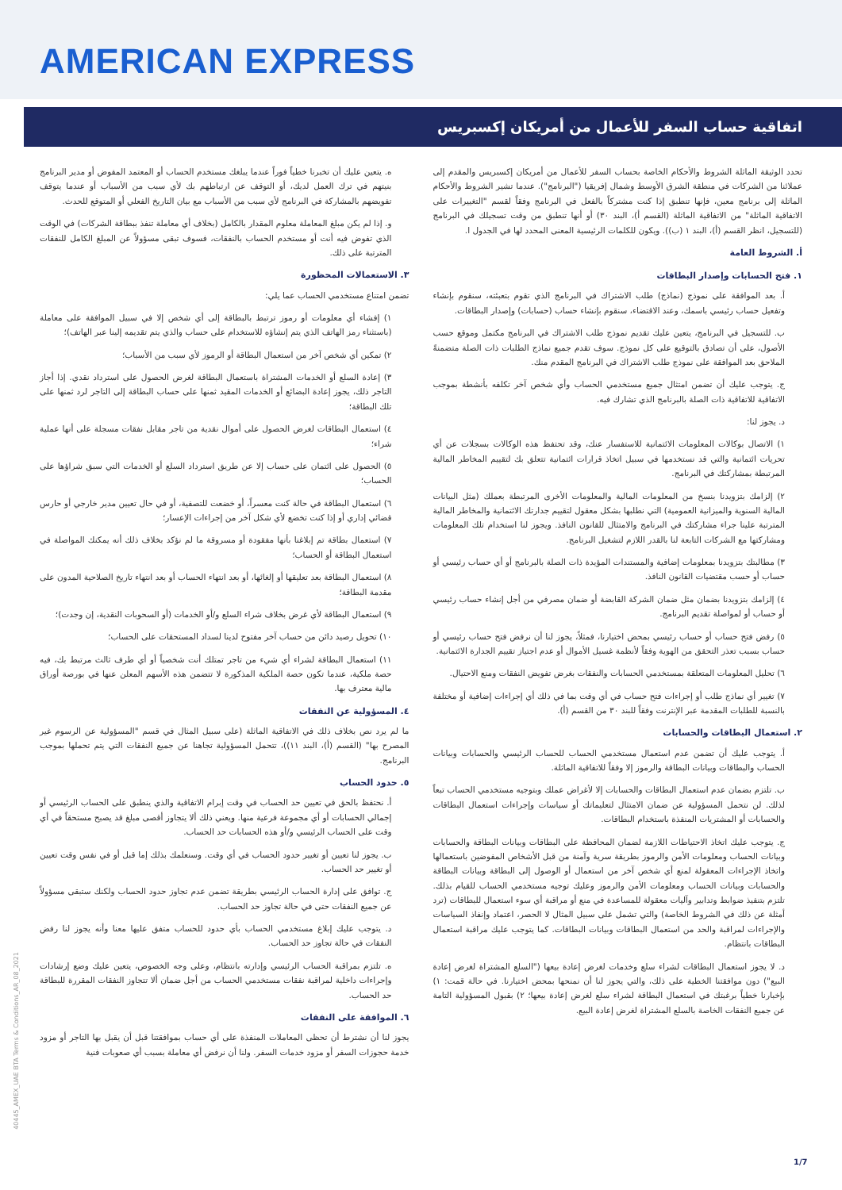AMERICAN EXPRESS
اتفاقية حساب السفر للأعمال من أمريكان إكسبريس
تحدد الوثيقة الماثلة الشروط والأحكام الخاصة بحساب السفر للأعمال من أمريكان إكسبريس والمقدم إلى عملائنا من الشركات في منطقة الشرق الأوسط وشمال إفريقيا ("البرنامج"). عندما تشير الشروط والأحكام الماثلة إلى برنامج معين، فإنها تنطبق إذا كنت مشتركاً بالفعل في البرنامج وفقاً لقسم "التغييرات على الاتفاقية الماثلة" من الاتفاقية الماثلة (القسم أ)، البند ٣٠) أو أنها تنطبق من وقت تسجيلك في البرنامج (للتسجيل، انظر القسم (أ)، البند ١ (ب)). ويكون للكلمات الرئيسية المعنى المحدد لها في الجدول ا.
أ. الشروط العامة
١. فتح الحسابات وإصدار البطاقات
أ. بعد الموافقة على نموذج (نماذج) طلب الاشتراك في البرنامج الذي تقوم بتعبئته، سنقوم بإنشاء وتفعيل حساب رئيسي باسمك، وعند الاقتضاء، سنقوم بإنشاء حساب (حسابات) وإصدار البطاقات.
ب. للتسجيل في البرنامج، يتعين عليك تقديم نموذج طلب الاشتراك في البرنامج مكتمل وموقع حسب الأصول، على أن تصادق بالتوقيع على كل نموذج. سوف تقدم جميع نماذج الطلبات ذات الصلة متضمنةً الملاحق بعد الموافقة على نموذج طلب الاشتراك في البرنامج المقدم منك.
ج. يتوجب عليك أن تضمن امتثال جميع مستخدمي الحساب وأي شخص آخر تكلفه بأنشطة بموجب الاتفاقية للاتفاقية ذات الصلة بالبرنامج الذي تشارك فيه.
د. يجوز لنا:
١) الاتصال بوكالات المعلومات الائتمانية للاستفسار عنك، وقد تحتفظ هذه الوكالات بسجلات عن أي تحريات ائتمانية والتي قد نستخدمها في سبيل اتخاذ قرارات ائتمانية تتعلق بك لتقييم المخاطر المالية المرتبطة بمشاركتك في البرنامج.
٢) إلزامك بتزويدنا بنسخ من المعلومات المالية والمعلومات الأخرى المرتبطة بعملك (مثل البيانات المالية السنوية والميزانية العمومية) التي نطلبها بشكل معقول لتقييم جدارتك الائتمانية والمخاطر المالية المترتبة علينا جراء مشاركتك في البرنامج والامتثال للقانون النافذ. ويجوز لنا استخدام تلك المعلومات ومشاركتها مع الشركات التابعة لنا بالقدر اللازم لتشغيل البرنامج.
٣) مطالبتك بتزويدنا بمعلومات إضافية والمستندات المؤيدة ذات الصلة بالبرنامج أو أي حساب رئيسي أو حساب أو حسب مقتضيات القانون النافذ.
٤) إلزامك بتزويدنا بضمان مثل ضمان الشركة القابضة أو ضمان مصرفي من أجل إنشاء حساب رئيسي أو حساب أو لمواصلة تقديم البرنامج.
٥) رفض فتح حساب أو حساب رئيسي بمحض اختيارنا، فمثلاً، يجوز لنا أن نرفض فتح حساب رئيسي أو حساب بسبب تعذر التحقق من الهوية وفقاً لأنظمة غسيل الأموال أو عدم اجتياز تقييم الجدارة الائتمانية.
٦) تحليل المعلومات المتعلقة بمستخدمي الحسابات والنفقات بغرض تفويض النفقات ومنع الاحتيال.
٧) تغيير أي نماذج طلب أو إجراءات فتح حساب في أي وقت بما في ذلك أي إجراءات إضافية أو مختلفة بالنسبة للطلبات المقدمة عبر الإنترنت وفقاً للبند ٣٠ من القسم (أ).
٢. استعمال البطاقات والحسابات
أ. يتوجب عليك أن تضمن عدم استعمال مستخدمي الحساب للحساب الرئيسي والحسابات وبيانات الحساب والبطاقات وبيانات البطاقة والرموز إلا وفقاً للاتفاقية الماثلة.
ب. تلتزم بضمان عدم استعمال البطاقات والحسابات إلا لأغراض عملك وبتوجيه مستخدمي الحساب تبعاً لذلك. لن نتحمل المسؤولية عن ضمان الامتثال لتعليماتك أو سياسات وإجراءات استعمال البطاقات والحسابات أو المشتريات المنفذة باستخدام البطاقات.
ج. يتوجب عليك اتخاذ الاحتياطات اللازمة لضمان المحافظة على البطاقات وبيانات البطاقة والحسابات وبيانات الحساب ومعلومات الأمن والرموز بطريقة سرية وآمنة من قبل الأشخاص المفوضين باستعمالها واتخاذ الإجراءات المعقولة لمنع أي شخص آخر من استعمال أو الوصول إلى البطاقة وبيانات البطاقة والحسابات وبيانات الحساب ومعلومات الأمن والرموز وعليك توجيه مستخدمي الحساب للقيام بذلك. تلتزم بتنفيذ ضوابط وتدابير وآليات معقولة للمساعدة في منع أو مراقبة أي سوء استعمال للبطاقات (ترد أمثلة عن ذلك في الشروط الخاصة) والتي تشمل على سبيل المثال لا الحصر، اعتماد وإنفاذ السياسات والإجراءات لمراقبة والحد من استعمال البطاقات وبيانات البطاقات. كما يتوجب عليك مراقبة استعمال البطاقات بانتظام.
د. لا يجوز استعمال البطاقات لشراء سلع وخدمات لغرض إعادة بيعها ("السلع المشتراة لغرض إعادة البيع") دون موافقتنا الخطية على ذلك، والتي يجوز لنا أن نمنحها بمحض اختيارنا. في حالة قمت: ١) بإخبارنا خطياً برغبتك في استعمال البطاقة لشراء سلع لغرض إعادة بيعها؛ ٢) بقبول المسؤولية التامة عن جميع النفقات الخاصة بالسلع المشتراة لغرض إعادة البيع.
ه. يتعين عليك أن تخبرنا خطياً فوراً عندما يبلغك مستخدم الحساب أو المعتمد المفوض أو مدير البرنامج بنيتهم في ترك العمل لديك، أو التوقف عن ارتباطهم بك لأي سبب من الأسباب أو عندما يتوقف تفويضهم بالمشاركة في البرنامج لأي سبب من الأسباب مع بيان التاريخ الفعلي أو المتوقع للحدث.
و. إذا لم يكن مبلغ المعاملة معلوم المقدار بالكامل (بخلاف أي معاملة تنفذ ببطاقة الشركات) في الوقت الذي تفوض فيه أنت أو مستخدم الحساب بالنفقات، فسوف تبقى مسؤولاً عن المبلغ الكامل للنفقات المترتبة على ذلك.
٣. الاستعمالات المحظورة
تضمن امتناع مستخدمي الحساب عما يلي:
١) إفشاء أي معلومات أو رموز ترتبط بالبطاقة إلى أي شخص إلا في سبيل الموافقة على معاملة (باستثناء رمز الهاتف الذي يتم إنشاؤه للاستخدام على حساب والذي يتم تقديمه إلينا عبر الهاتف)؛
٢) تمكين أي شخص آخر من استعمال البطاقة أو الرموز لأي سبب من الأسباب؛
٣) إعادة السلع أو الخدمات المشتراة باستعمال البطاقة لغرض الحصول على استرداد نقدي. إذا أجاز التاجر ذلك، يجوز إعادة البضائع أو الخدمات المقيد ثمنها على حساب البطاقة إلى التاجر لرد ثمنها على تلك البطاقة؛
٤) استعمال البطاقات لغرض الحصول على أموال نقدية من تاجر مقابل نفقات مسجلة على أنها عملية شراء؛
٥) الحصول على ائتمان على حساب إلا عن طريق استرداد السلع أو الخدمات التي سبق شراؤها على الحساب؛
٦) استعمال البطاقة في حالة كنت معسراً، أو خضعت للتصفية، أو في حال تعيين مدير خارجي أو حارس قضائي إداري أو إذا كنت تخضع لأي شكل آخر من إجراءات الإعسار؛
٧) استعمال بطاقة تم إبلاغنا بأنها مفقودة أو مسروقة ما لم نؤكد بخلاف ذلك أنه يمكنك المواصلة في استعمال البطاقة أو الحساب؛
٨) استعمال البطاقة بعد تعليقها أو إلغائها، أو بعد انتهاء الحساب أو بعد انتهاء تاريخ الصلاحية المدون على مقدمة البطاقة؛
٩) استعمال البطاقة لأي غرض بخلاف شراء السلع و/أو الخدمات (أو السحوبات النقدية، إن وجدت)؛
١٠) تحويل رصيد دائن من حساب آخر مفتوح لدينا لسداد المستحقات على الحساب؛
١١) استعمال البطاقة لشراء أي شيء من تاجر تمتلك أنت شخصياً أو أي طرف ثالث مرتبط بك، فيه حصة ملكية، عندما تكون حصة الملكية المذكورة لا تتضمن هذه الأسهم المعلن عنها في بورصة أوراق مالية معترف بها.
٤. المسؤولية عن النفقات
ما لم يرد نص بخلاف ذلك في الاتفاقية الماثلة (على سبيل المثال في قسم "المسؤولية عن الرسوم غير المصرح بها" (القسم (أ)، البند ١١))، تتحمل المسؤولية تجاهنا عن جميع النفقات التي يتم تحملها بموجب البرنامج.
٥. حدود الحساب
أ. نحتفظ بالحق في تعيين حد الحساب في وقت إبرام الاتفاقية والذي ينطبق على الحساب الرئيسي أو إجمالي الحسابات أو أي مجموعة فرعية منها. ويعني ذلك ألا يتجاوز أقصى مبلغ قد يصبح مستحقاً في أي وقت على الحساب الرئيسي و/أو هذه الحسابات حد الحساب.
ب. يجوز لنا تعيين أو تغيير حدود الحساب في أي وقت. وسنعلمك بذلك إما قبل أو في نفس وقت تعيين أو تغيير حد الحساب.
ج. توافق على إدارة الحساب الرئيسي بطريقة تضمن عدم تجاوز حدود الحساب ولكنك ستبقى مسؤولاً عن جميع النفقات حتى في حالة تجاوز حد الحساب.
د. يتوجب عليك إبلاغ مستخدمي الحساب بأي حدود للحساب متفق عليها معنا وأنه يجوز لنا رفض النفقات في حالة تجاوز حد الحساب.
ه. تلتزم بمراقبة الحساب الرئيسي وإدارته بانتظام، وعلى وجه الخصوص، يتعين عليك وضع إرشادات وإجراءات داخلية لمراقبة نفقات مستخدمي الحساب من أجل ضمان ألا تتجاوز النفقات المقررة للبطاقة حد الحساب.
٦. الموافقة على النفقات
يجوز لنا أن نشترط أن تحظى المعاملات المنفذة على أي حساب بموافقتنا قبل أن يقبل بها التاجر أو مزود خدمة حجوزات السفر أو مزود خدمات السفر. ولنا أن نرفض أي معاملة بسبب أي صعوبات فنية
40445_AMEX_UAE BTA Terms & Conditions_AR_08_2021
1/7